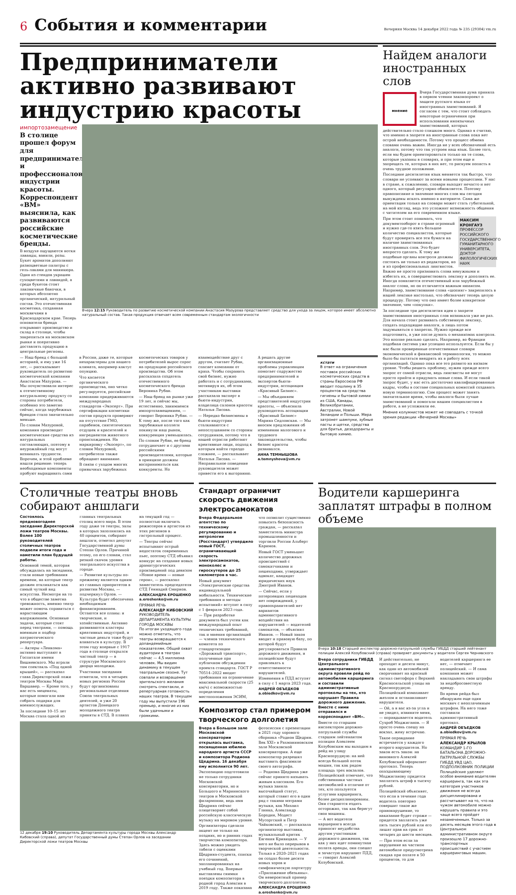6 События и комментарии Вечерняя Москва 14 декабря 2022 года № 235 (29304) vm.ru
Предприниматели активно развивают индустрию красоты
импортозамещение
В столице прошел форум для предпринимателей и профессионалов индустрии красоты. Корреспондент «ВМ» выяснила, как развиваются российские косметические бренды.
В воздухе ощущаются нотки лаванды, ванили, розы. Букет ароматов дополняют разноцветные палитры с гель-лаками для маникюра. Один из стендов украшен сухоцветами и лавандой, а среди букетов стоят лаконичные баночки, в которых абсолютно органический, натуральный состав. Это отечественная косметика, созданная москвичами в Краснодарском крае. Теперь основатели бренда открывают производство и склад в столице, чтобы закрепиться на московском рынке и оперативно доставлять продукцию в центральные регионы.
Вчера 12:15 Руководитель по развитию косметической компании Анастасия Мазурова представляет средство для ухода за лицом, которое имеет абсолютно натуральный состав. Такая продукция отвечает всем современным стандартам экологичности
— Наш бренд с большой историей, и ему уже 16 лет, — рассказывает руководитель по развитию косметической компании Анастасия Мазурова. — Мы почувствовали интерес к отечественному натуральному продукту со стороны потребителя, особенно это заметно сейчас, когда зарубежных брендов стало значительно меньше.
По словам Мазуровой, компания производит косметические средства из натуральных составляющих, поэтому в неурожайный год могут возникать трудности. Впрочем, и этой проблеме нашли решение: теперь необходимые компоненты пробуют выращивать сами в России, даже те, которые нехарактерны для нашего климата, например кактус опунцию.
Что касается органического производства, оно четко регулируется, российские компании придерживаются международных стандартов «Экосерт». При сертификации косметики состав продукта проверяют на отсутствие ГМО, парабенов, синтетических отдушек и красителей и ингредиентов животного происхождения. На маркировку «Экосерт», по словам Мазуровой, потребители также обращают внимание.
В связи с уходом многих привычных зарубежных косметических товаров у потребителей вырос спрос на продукцию российского производства. Об этом рассказала создатель отечественного косметического бренда Вероника Рубан.
— Наш бренд на рынке уже 19 лет, и сейчас мы, естественно, занимаемся импортозамещением, — говорит Вероника Рубан. — К тому же, после того как зарубежные коллеги покинули наш рынок, конкуренция уменьшилась.
По словам Рубан, ее бренд сотрудничает и с другими российскими производителями, которые в принципе должны восприниматься как конкуренты. Но взаимодействие друг с другом, считает Рубан, спасает компании от краха. Чтобы сохранить свой бизнес, нужно работать и с сотрудниками, мотивируя их, об этом участникам выставки рассказала эксперт в бьюти-индустрии, владелица салонов красоты Наталья Лисова.
— Нередко бизнесмены в бьюти-индустрии сталкиваются с непослушанием со стороны сотрудников, потому что в нашей отрасли работают креативные люди, подход к которым найти гораздо сложнее, — рассказывает Наталья Лисова. — Неправильное поведение руководителя может привести его к выгоранию.
А решать другие организационные проблемы управленцам помогает содружество предпринимателей и экспертов бьюти-индустрии, ассоциация «Красивый Бизнес».
— Мы объединяем представителей индустрии красоты, — объяснила руководитель ассоциации «Красивый Бизнес» Марина Седловская. — Мы вносим предложения об изменении налогового и трудового законодательства, чтобы бизнес красоты развивался.
АННА ТЕМНЫШОВА
a.temnyshova@vm.ru
кстати
В ответ на ограничения поставок российских косметических средств в страны Евросоюза РФ вводит пошлину в 35 процентов на средства гигиены и бытовой химии из США, Канады, Великобритании, Австралии, Новой Зеландии и Польши. Мера затронет шампуни, зубные пасты и щетки, средства для бритья, дезодоранты и бытовую химию.
Найдем аналоги иностранных слов
мнение
Вчера Государственная дума приняла в первом чтении законопроект о защите русского языка от иностранных заимствований. Я согласен с тем, что стоит соблюдать некоторые ограничения при использовании иноязычных заимствований, которых действительно стало слишком много. Однако я считаю, что именно в запрете на иностранные слова пока нет острой необходимости. Потому что процесс обмена словами очень важен. Иногда не у всех обозначений есть аналоги, потому что так устроен наш язык. Более того, если мы будем ориентироваться только на те слова, которые указаны в словарях, и при этом еще и запрещать те, которых в них нет, то рискуем попасть в очень трудное положение.
Последние десятилетия язык меняется так быстро, что словари не успевают за всеми новыми процессами. У нас в стране, к сожалению, словари выходят нечасто и нет одного, который регулярно обновляется. Поэтому правописание и значение многих слов мы сегодня вынуждены искать именно в интернете. Сама же ориентация только на словари может стать губительной, на мой взгляд, ведь это усложнит возможность общения с читателем на его современном языке.
МАКСИМ КРОНГАУЗ
ПРОФЕССОР РОССИЙСКОГО ГОСУДАРСТВЕННОГО ГУМАНИТАРНОГО УНИВЕРСИТЕТА, ДОКТОР ФИЛОЛОГИЧЕСКИХ НАУК
При этом стоит понимать, что документооборот в стране огромный и нужно где-то взять большое количество специалистов, которые будут проверять все эти бумаги на наличие заимствованных иностранных слов. Это будет непросто сделать. К тому же подобные органы контроля должны состоять не только из редакторов, но и из профессиональных лингвистов. Важно не просто признавать слова ненужными и избегать их, а совершенствовать лексику и дополнять ее. Иногда появляется отечественный или зарубежный аналог слова, но он отличается важным нюансом. Например, заимствование слова «шопинг» закрепилось в нашей лексике настолько, что обозначает теперь целую процедуру. Потому что оно имеет более конкретное значение, чем «покупки».
За последние три десятилетия идея о запрете заимствования иностранных слов возникала уже не раз. Для начала стоит развивать собственную лексику, создать подходящие аналоги, а лишь потом задумываться о запретах. Нужно прежде все подготовить, а уже после думать о механизмах контроля. Это вполне реально сделать. Например, во Франции подобная система уже успешно используется. Если бы у нас были проверенные отечественные словари экономической и финансовой терминологии, то можно было бы пытаться внедрять их в работу всех организаций. Однако пока все это развито на низком уровне. Чтобы решить проблему, нужен прежде всего запрос от самой отрасли, ведь лингвисты не могут просто прийти и придумать новые слова. И если такой запрос будет, у нас есть достаточно квалифицированные кадры, чтобы в составе специальных комиссий создавать новую терминологию. Сам процесс может занять значительное время, чтобы аналоги были лучше заимствований и помогали нашим специалистам в работе, а не усложняли ее.
Мнение колумнистов может не совпадать с точкой зрения редакции «Вечерней Москвы»
Столичные театры вновь собирают аншлаги
Состоялось предновогоднее заседание Директорской ложи театров Москвы. Более 100 руководителей столичных театров подвели итоги года и наметили план будущей работы.
Основной темой, которая обсуждалась на заседании, стали новые требования времени, на которые театр должен откликаться как самый чуткий вид искусства. Несмотря на то что в обществе заметна тревожность, именно театр может помочь справиться с нарастающим напряжением. Основные задачи, которые стоят перед театрами, — помощь военным и подбор патриотического репертуара.
— Актеры «Ленкома» активно выступают в Госпитале имени Вишневского. Мы играли там спектакль «Под одной крышей», — рассказал глава Директорской ложи театров Москвы Марк Варшавер. — Кроме того, у нас есть меценаты, которые помогали нам собрать подарки для военнослужащих.
За последние 10–15 лет Москва стала одной из главных театральных столиц всего мира. В этом году даже те театры, залы в которых заполнялись на 40 процентов, собирают аншлаги, отметил депутат Государственной думы Степан Орлов. Причиной этому, по его словам, стал резкий скачок уровня театрального искусства в городе.
— Развитие культуры по-прежнему является одним из главных приоритетов в развитии Москвы, — подчеркнул Орлов. — Культура будет обеспечена необходимым финансированием. Остаются все планы: и творческие, и хозяйственные. Активно развиваются кластеры креативных индустрий, и частные деньги тоже будут вливаться в культуру. В этом году впервые с 1917 года в столице открылся частный театр — в структуре Московского дворца молодежи.
Участники заседания отметили, что в четырех новых регионах России будут организованы региональные отделения Союза театральных деятелей, и уже 20 артистов Донецкого молодежного театра приняты в СТД. В планах на текущий год — полностью включить режиссеров и артистов из этих регионов в гастрольный процесс.
— Театры сейчас испытывают острый недостаток современных пьес, поэтому СТД объявил конкурс на создание новых драматургических произведений под девизом «Новое время — новые герои», — рассказал заместитель председателя СТД Геннадий Смирнов.
АЛЕКСАНДРА ЕРОШЕНКО
a.eroshenko@vm.ru
ПРЯМАЯ РЕЧЬ
АЛЕКСАНДР КИБОВСКИЙ
РУКОВОДИТЕЛЬ ДЕПАРТАМЕНТА КУЛЬТУРЫ ГОРОДА МОСКВЫ
По итогам уходящего года можно отметить, что театры возвращаются к допандемийным показателям. Общий охват аудитории в театрах сейчас — 4,5 миллиона человек. Мы видим динамику в текущем театральном сезоне. Тут совпали и возвращение зрительского желания смотреть спектакли, и репертуарная готовность наших театров. В текущем году мы выпустили 196 премьер, и многие из них были удачными и громкими.
12 декабря 19:10 Руководитель Департамента культуры города Москвы Александр Кибовский (справа), депутат Государственный думы Степан Орлов на заседании Директорской ложи театров Москвы
Стандарт ограничит скорость движения электросамокатов
Вчера Федеральное агентство по техническому регулированию и метрологии (Росстандарт) утвердило новый ГОСТ, ограничивающий скорость электросамокатов, моноколес и гироскутеров до 25 километров в час.
Новый документ «Электрические средства индивидуальной мобильности. Технические требования и методы испытаний» вступит в силу с 1 февраля 2023 года.
— При разработке документа был учтен как международный опыт технических требований, так и мнения организаций — членов технического комитета по стандартизации «Дорожный транспорт», полученные при публичном обсуждении проекта стандарта. ГОСТ Р 70514–2022 вводит требования на ограничение максимальной скорости (25 км/ч) с возможностью определения местоположения ЭСИМ, что позволит существенно повысить безопасность граждан, — рассказал заместитель министра промышленности и торговли России Альберт Каримов.
Новый ГОСТ уменьшит количество дорожных происшествий с самокатчиками и пешеходами, утверждает адвокат, кандидат юридических наук Дмитрий Иванов.
— Сейчас, если у потерпевших пешеходов нет повреждений, у правоохранителей нет вариантов административного воздействия на нарушителей — водителей самокатов, — объяснил Иванов. — Новый закон вводит и правовую базу, по которой будут регулироваться Правила дорожного движения, и полицейские будут привлекать к ответственности нарушителей.
Изменения в ПДД вступят в силу с 1 марта 2023 года.
АНДРЕЙ ОБЪЕДКОВ
a.obiedkov@vm.ru
Композитор стал примером творческого долголетия
Вчера в Большом зале Московской консерватории открылась выставка, посвященная юбилею народного артиста СССР и композитора Родиона Щедрина. 16 декабря ему исполнится 90 лет.
Экспозицию подготовили не только сотрудники Московской консерватории, но и Большого и Мариинского театров и Московской филармонии, ведь имя Щедрина сейчас олицетворяет собой российскую классическую музыку на мировом уровне.
Организаторы сделали акцент не только на поздних, но и ранних годах творчества композитора. Здесь можно увидеть табели с оценками Щедрина-студента, списки его сочинений, запланированных на учебный год. Впервые выставлены снимки поездки композитора в родной город Алексин в 2019 году. Также показана фотосессия с презентации в 2021 году хорового сборника «Родион Щедрин. Век XXI» в Рахманиновском зале Московской консерватории. А еще композитор разрешил выставить факсимиле своего автографа.
— Родиона Щедрина уже сейчас принято называть живым классиком. Его музыка заняла высочайший статус, который ставит его в один ряд с такими мэтрами музыки, как Михаил Глинка, Александр Бородин, Модест Мусоргский и Петр Чайковский, — рассказала организатор выставки, музыкальный критик Евгения Кривицкая. — У него не было перерывов в творческой деятельности. Только в 2020–2021 годах он создал более десяти новых хоров и симфоническую партитуру «Приложение обезьяны». Он невероятный пример творческого долголетия.
АЛЕКСАНДРА ЕРОШЕНКО
a.eroshenko@vm.ru
Водители каршеринга заплатят штрафы в полном объеме
Вчера 10:18 Старший инспектор дорожно-патрульной службы ГИБДД старший лейтенант полиции Алексей Козубовский (справа) проверяет документы у водителя Сергея Чернявского
Вчера сотрудники ГИБДД Центрального административного округа провели рейд по автомобилям каршеринга и составили административные протоколы на тех, кто нарушает Правила дорожного движения. Вместе с ними отправился и корреспондент «ВМ».
Вместе со старшим инспектором дорожно-патрульной службы старшим лейтенантом полиции Алексеем Козубовским мы выходим в рейд на улицу Краснопрудную: на ней всегда большой поток машин, так как рядом площадь трех вокзалов. Полицейский отмечает, что собственники частных автомобилей в отличие от тех, кто пользуется услугами каршеринга, более дисциплинированы. Они стараются ездить осторожно, так как берегут свои машины.
— А вот водители каршеринга всегда приносят неудобства другим участникам дорожного движения, так как у них идет поминутная оплата аренды, они спешат и зачастую нарушают ПДД, — говорит Алексей Козубовский.
И действительно, не проходит и десяти минут, как один из автомобилей сворачивает на красный сигнал светофора с Верхней Красносельской улицы на Краснопрудную. Полицейский взмахивает жезлом и останавливает нарушителя.
— Ой, а я вас из-за угла и не увидел, извините меня, — оправдывается водитель Сухроб Моджиганов. — Я просто очень спешу на вокзал, жену встречаю.
Такое оправдание встречается у каждого второго нарушителя. Но закон есть закон: на виновного Алексей Козубовский оформляет протокол. Теперь опаздывающему Моджиганову придется заплатить штраф в тысячу рублей.
Полицейский объясняет, что если в течение года водитель повторно совершит такое же правонарушение, то наказание будет строже — придется заплатить уже пять тысяч рублей или его лишат прав на срок от четырех до шести месяцев.
— При этом если за нарушение на частном автомобиле предусмотрена скидка при оплате в 50 процентов, то для водителей каршеринга ее нет, — отмечает полицейский. — И сама компания может накладывать свои штрафы за недобросовестную аренду.
Во время рейда был обнаружен еще один москвич с неоплаченным штрафом. На него тоже составили административный протокол.
АНДРЕЙ ОБЪЕДКОВ
a.obiedkov@vm.ru
ПРЯМАЯ РЕЧЬ
АЛЕКСАНДР КРЫЛОВ
КОМАНДИР 1-ГО БАТАЛЬОНА ДОРОЖНО-ПАТРУЛЬНОЙ СЛУЖБЫ ГИБДД УВД ЦАО, ПОДПОЛКОВНИК ПОЛИЦИИ
Полицейские уделяют особое внимание водителям каршеринга, так как эта категория участников движения не всегда дисциплинирована и рассчитывает на то, что на чужом автомобиле можно нарушать правила и это чаще всего пройдет незамеченным. Только за десять месяцев этого года в Центральном административном округе произошло 17 дорожно-транспортных происшествий с участием каршеринговых машин.